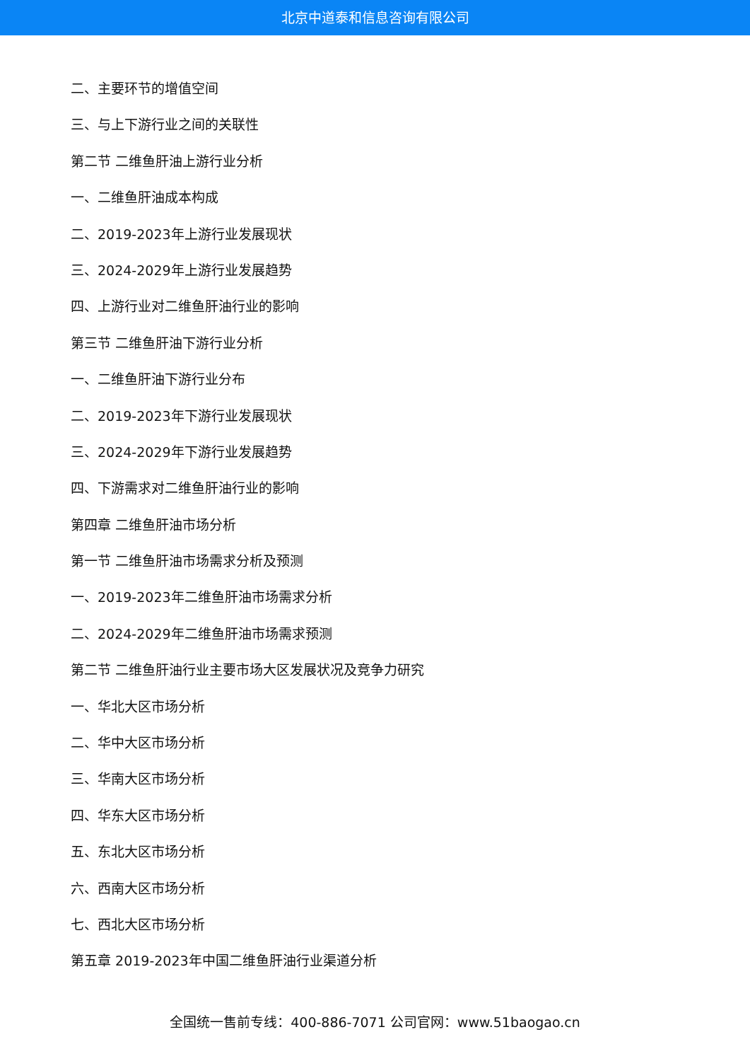北京中道泰和信息咨询有限公司
二、主要环节的增值空间
三、与上下游行业之间的关联性
第二节 二维鱼肝油上游行业分析
一、二维鱼肝油成本构成
二、2019-2023年上游行业发展现状
三、2024-2029年上游行业发展趋势
四、上游行业对二维鱼肝油行业的影响
第三节 二维鱼肝油下游行业分析
一、二维鱼肝油下游行业分布
二、2019-2023年下游行业发展现状
三、2024-2029年下游行业发展趋势
四、下游需求对二维鱼肝油行业的影响
第四章 二维鱼肝油市场分析
第一节 二维鱼肝油市场需求分析及预测
一、2019-2023年二维鱼肝油市场需求分析
二、2024-2029年二维鱼肝油市场需求预测
第二节 二维鱼肝油行业主要市场大区发展状况及竞争力研究
一、华北大区市场分析
二、华中大区市场分析
三、华南大区市场分析
四、华东大区市场分析
五、东北大区市场分析
六、西南大区市场分析
七、西北大区市场分析
第五章 2019-2023年中国二维鱼肝油行业渠道分析
全国统一售前专线：400-886-7071 公司官网：www.51baogao.cn